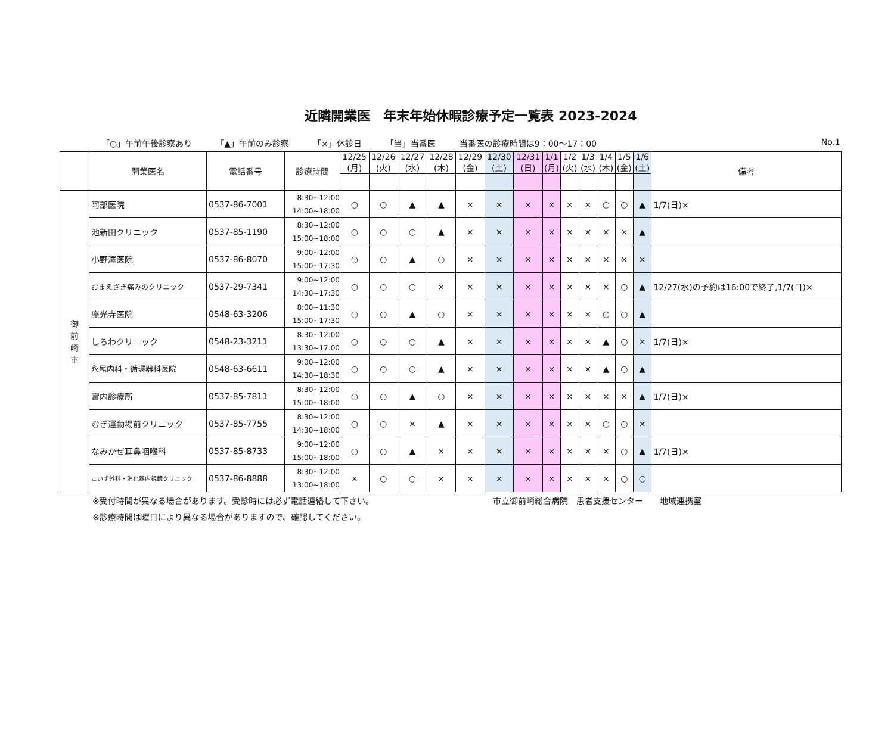近隣開業医　年末年始休暇診療予定一覧表 2023-2024
「○」午前午後診察あり 「▲」午前のみ診察 「×」休診日 「当」当番医 当番医の診療時間は9：00～17：00 No.1
| | 開業医名 | 電話番号 | 診療時間 | 12/25 (月) | 12/26 (火) | 12/27 (水) | 12/28 (木) | 12/29 (金) | 12/30 (土) | 12/31 (日) | 1/1 (月) | 1/2 (火) | 1/3 (水) | 1/4 (木) | 1/5 (金) | 1/6 (土) | 備考 |
| --- | --- | --- | --- | --- | --- | --- | --- | --- | --- | --- | --- | --- | --- | --- | --- | --- | --- |
| 御 前 崎 市 | 阿部医院 | 0537-86-7001 | 8:30~12:00 14:00~18:00 | ○ | ○ | ▲ | ▲ | × | × | × | × | × | × | ○ | ○ | ▲ | 1/7(日)× |
| | 池新田クリニック | 0537-85-1190 | 8:30~12:00 15:00~18:00 | ○ | ○ | ○ | ▲ | × | × | × | × | × | × | × | × | ▲ | |
| | 小野澤医院 | 0537-86-8070 | 9:00~12:00 15:00~17:30 | ○ | ○ | ▲ | ○ | × | × | × | × | × | × | × | × | × | |
| | おまえざき痛みのクリニック | 0537-29-7341 | 9:00~12:00 14:30~17:30 | ○ | ○ | ○ | × | × | × | × | × | × | × | × | ○ | ▲ | 12/27(水)の予約は16:00で終了,1/7(日)× |
| | 座光寺医院 | 0548-63-3206 | 8:00~11:30 15:00~17:30 | ○ | ○ | ▲ | ○ | × | × | × | × | × | × | ○ | ○ | ▲ | |
| | しろわクリニック | 0548-23-3211 | 8:30~12:00 13:30~17:00 | ○ | ○ | ○ | ▲ | × | × | × | × | × | × | ▲ | ○ | × | 1/7(日)× |
| | 永尾内科・循環器科医院 | 0548-63-6611 | 9:00~12:00 14:30~18:30 | ○ | ○ | ○ | ▲ | × | × | × | × | × | × | ▲ | ○ | ▲ | |
| | 宮内診療所 | 0537-85-7811 | 8:30~12:00 15:00~18:00 | ○ | ○ | ▲ | ○ | × | × | × | × | × | × | × | × | ▲ | 1/7(日)× |
| | むぎ運動場前クリニック | 0537-85-7755 | 8:30~12:00 14:30~18:00 | ○ | ○ | × | ▲ | × | × | × | × | × | × | ○ | ○ | × | |
| | なみかぜ耳鼻咽喉科 | 0537-85-8733 | 9:00~12:00 15:00~18:00 | ○ | ○ | ▲ | × | × | × | × | × | × | × | × | ○ | ▲ | 1/7(日)× |
| | こいず外科・消化器内視鏡クリニック | 0537-86-8888 | 8:30~12:00 13:00~18:00 | × | ○ | ○ | × | × | × | × | × | × | × | × | ○ | ○ | |
※受付時間が異なる場合があります。受診時には必ず電話連絡して下さい。 市立御前崎総合病院　患者支援センター　　地域連携室
※診療時間は曜日により異なる場合がありますので、確認してください。